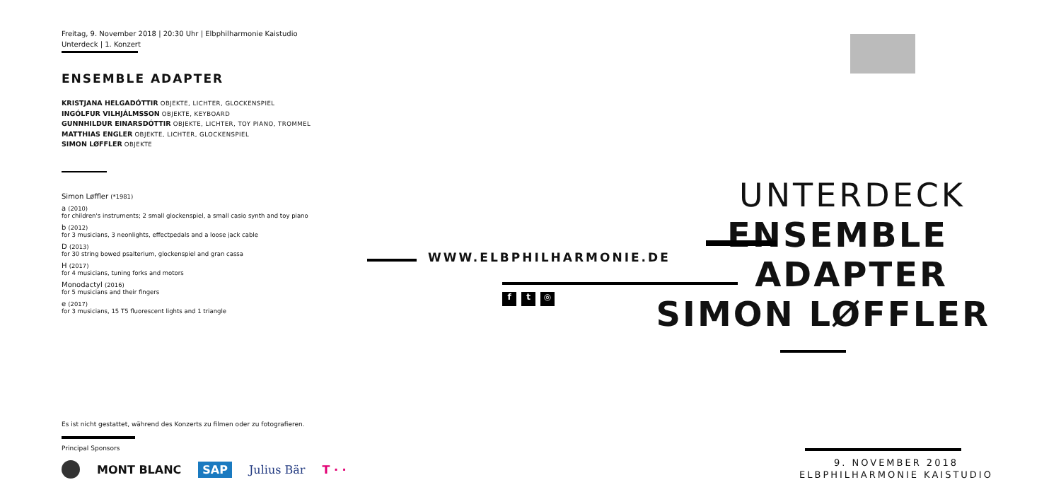Freitag, 9. November 2018 | 20:30 Uhr | Elbphilharmonie Kaistudio
Unterdeck | 1. Konzert
ENSEMBLE ADAPTER
KRISTJANA HELGADÓTTIR OBJEKTE, LICHTER, GLOCKENSPIEL
INGÓLFUR VILHJÁLMSSON OBJEKTE, KEYBOARD
GUNNHILDUR EINARSDÓTTIR OBJEKTE, LICHTER, TOY PIANO, TROMMEL
MATTHIAS ENGLER OBJEKTE, LICHTER, GLOCKENSPIEL
SIMON LØFFLER OBJEKTE
Simon Løffler (*1981)
a (2010)
for children's instruments; 2 small glockenspiel, a small casio synth and toy piano
b (2012)
for 3 musicians, 3 neonlights, effectpedals and a loose jack cable
D (2013)
for 30 string bowed psalterium, glockenspiel and gran cassa
H (2017)
for 4 musicians, tuning forks and motors
Monodactyl (2016)
for 5 musicians and their fingers
e (2017)
for 3 musicians, 15 T5 fluorescent lights and 1 triangle
Es ist nicht gestattet, während des Konzerts zu filmen oder zu fotografieren.
Principal Sponsors
MONT BLANC SAP Julius Bär T · ·
WWW.ELBPHILHARMONIE.DE
f t ◎
UNTERDECK
ENSEMBLE
ADAPTER
SIMON LØFFLER
9. NOVEMBER 2018
ELBPHILHARMONIE KAISTUDIO